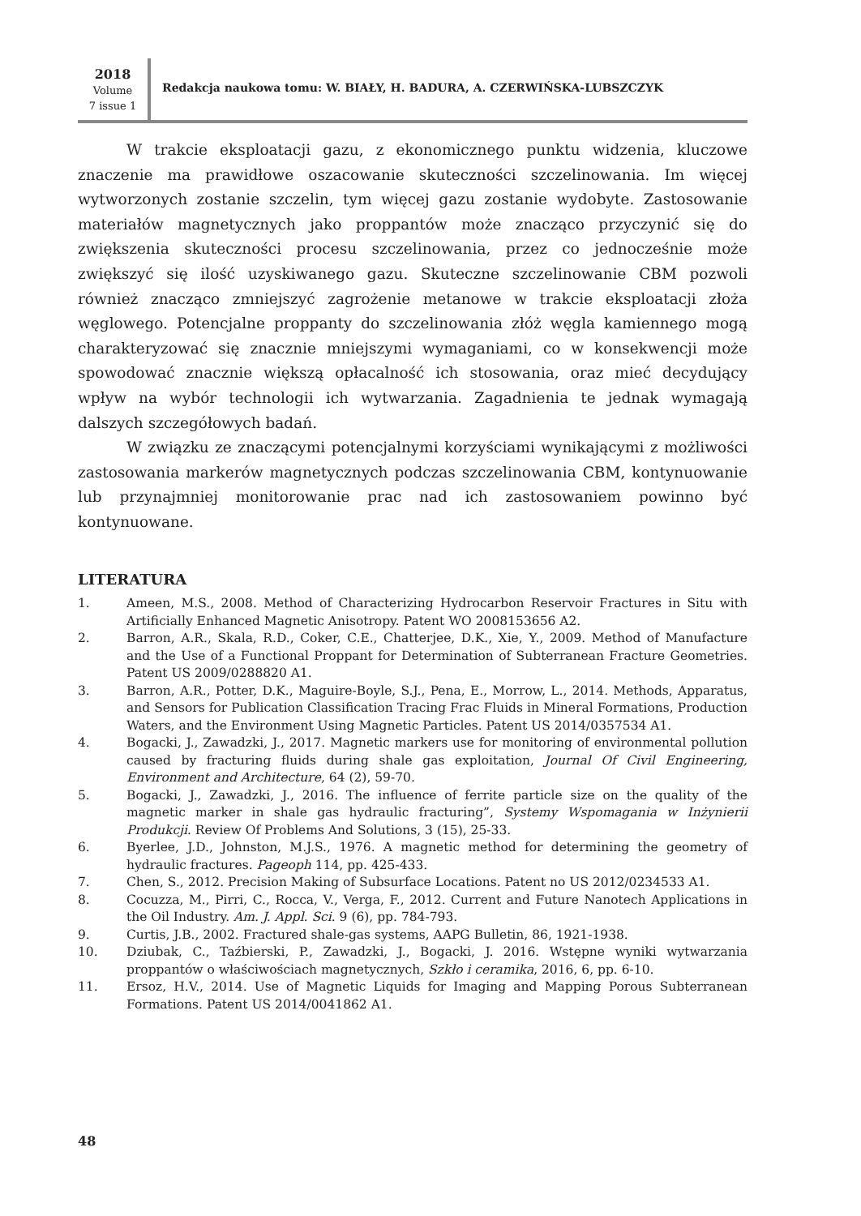2018
Volume
7 issue 1
Redakcja naukowa tomu: W. BIAŁY, H. BADURA, A. CZERWIŃSKA-LUBSZCZYK
W trakcie eksploatacji gazu, z ekonomicznego punktu widzenia, kluczowe znaczenie ma prawidłowe oszacowanie skuteczności szczelinowania. Im więcej wytworzonych zostanie szczelin, tym więcej gazu zostanie wydobyte. Zastosowanie materiałów magnetycznych jako proppantów może znacząco przyczynić się do zwiększenia skuteczności procesu szczelinowania, przez co jednocześnie może zwiększyć się ilość uzyskiwanego gazu. Skuteczne szczelinowanie CBM pozwoli również znacząco zmniejszyć zagrożenie metanowe w trakcie eksploatacji złoża węglowego. Potencjalne proppanty do szczelinowania złóż węgla kamiennego mogą charakteryzować się znacznie mniejszymi wymaganiami, co w konsekwencji może spowodować znacznie większą opłacalność ich stosowania, oraz mieć decydujący wpływ na wybór technologii ich wytwarzania. Zagadnienia te jednak wymagają dalszych szczegółowych badań.
W związku ze znaczącymi potencjalnymi korzyściami wynikającymi z możliwości zastosowania markerów magnetycznych podczas szczelinowania CBM, kontynuowanie lub przynajmniej monitorowanie prac nad ich zastosowaniem powinno być kontynuowane.
LITERATURA
1. Ameen, M.S., 2008. Method of Characterizing Hydrocarbon Reservoir Fractures in Situ with Artificially Enhanced Magnetic Anisotropy. Patent WO 2008153656 A2.
2. Barron, A.R., Skala, R.D., Coker, C.E., Chatterjee, D.K., Xie, Y., 2009. Method of Manufacture and the Use of a Functional Proppant for Determination of Subterranean Fracture Geometries. Patent US 2009/0288820 A1.
3. Barron, A.R., Potter, D.K., Maguire-Boyle, S.J., Pena, E., Morrow, L., 2014. Methods, Apparatus, and Sensors for Publication Classification Tracing Frac Fluids in Mineral Formations, Production Waters, and the Environment Using Magnetic Particles. Patent US 2014/0357534 A1.
4. Bogacki, J., Zawadzki, J., 2017. Magnetic markers use for monitoring of environmental pollution caused by fracturing fluids during shale gas exploitation, Journal Of Civil Engineering, Environment and Architecture, 64 (2), 59-70.
5. Bogacki, J., Zawadzki, J., 2016. The influence of ferrite particle size on the quality of the magnetic marker in shale gas hydraulic fracturing”, Systemy Wspomagania w Inżynierii Produkcji. Review Of Problems And Solutions, 3 (15), 25-33.
6. Byerlee, J.D., Johnston, M.J.S., 1976. A magnetic method for determining the geometry of hydraulic fractures. Pageoph 114, pp. 425-433.
7. Chen, S., 2012. Precision Making of Subsurface Locations. Patent no US 2012/0234533 A1.
8. Cocuzza, M., Pirri, C., Rocca, V., Verga, F., 2012. Current and Future Nanotech Applications in the Oil Industry. Am. J. Appl. Sci. 9 (6), pp. 784-793.
9. Curtis, J.B., 2002. Fractured shale-gas systems, AAPG Bulletin, 86, 1921-1938.
10. Dziubak, C., Taźbierski, P., Zawadzki, J., Bogacki, J. 2016. Wstępne wyniki wytwarzania proppantów o właściwościach magnetycznych, Szkło i ceramika, 2016, 6, pp. 6-10.
11. Ersoz, H.V., 2014. Use of Magnetic Liquids for Imaging and Mapping Porous Subterranean Formations. Patent US 2014/0041862 A1.
48